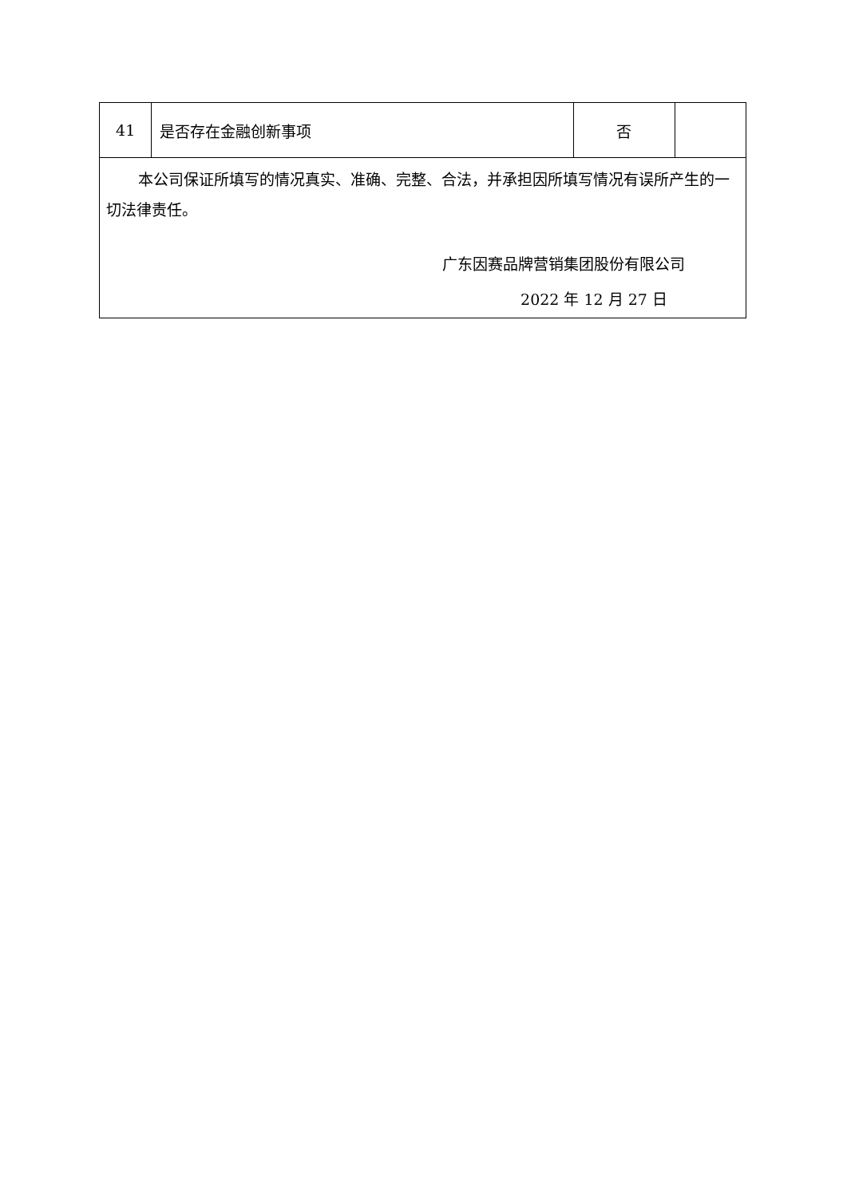| 41 | 是否存在金融创新事项 | 否 | |
| 本公司保证所填写的情况真实、准确、完整、合法，并承担因所填写情况有误所产生的一切法律责任。 广东因赛品牌营销集团股份有限公司 2022 年 12 月 27 日 | | | |